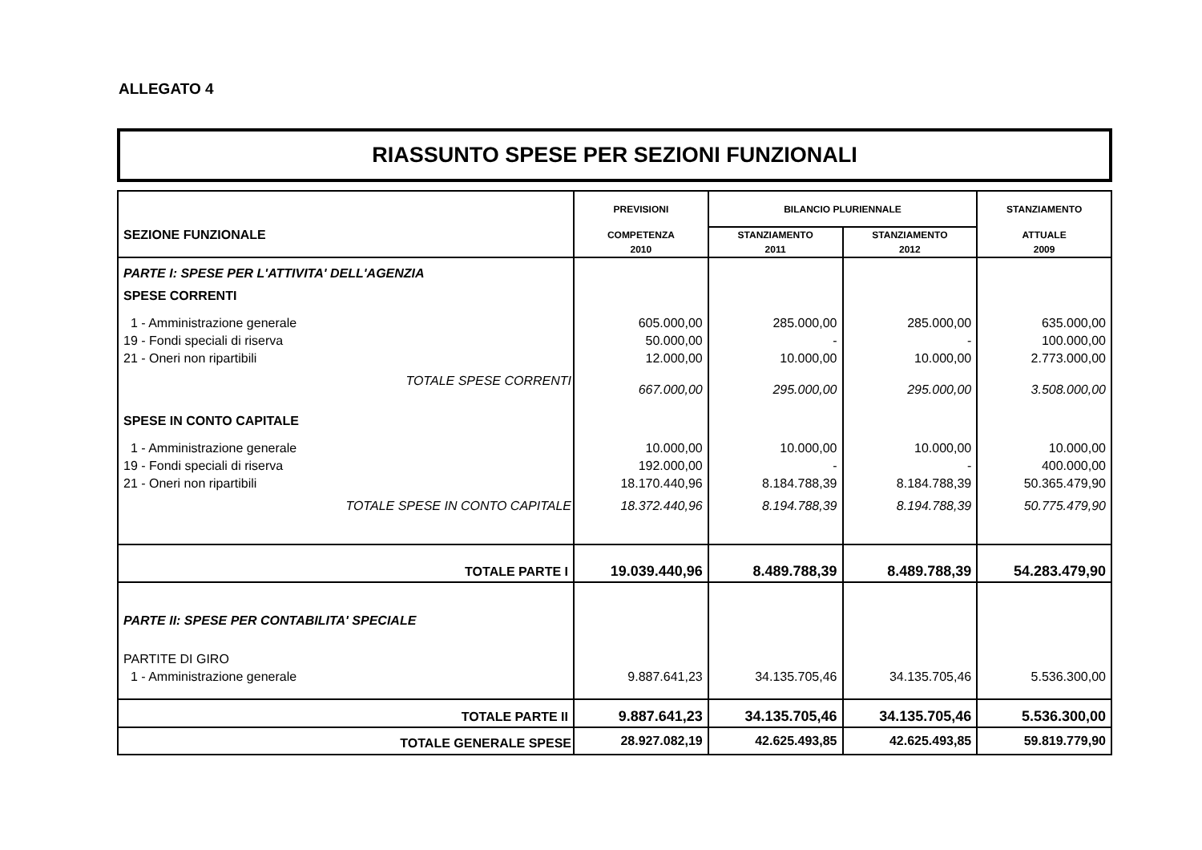ALLEGATO 4
RIASSUNTO SPESE PER SEZIONI FUNZIONALI
| SEZIONE FUNZIONALE | PREVISIONI | BILANCIO PLURIENNALE | | STANZIAMENTO |
| --- | --- | --- | --- | --- |
| | COMPETENZA | STANZIAMENTO | STANZIAMENTO | ATTUALE |
| | 2010 | 2011 | 2012 | 2009 |
| PARTE I: SPESE PER L'ATTIVITA' DELL'AGENZIA | | | | |
| SPESE CORRENTI | | | | |
| 1 - Amministrazione generale | 605.000,00 | 285.000,00 | 285.000,00 | 635.000,00 |
| 19 - Fondi speciali di riserva | 50.000,00 | - | - | 100.000,00 |
| 21 - Oneri non ripartibili | 12.000,00 | 10.000,00 | 10.000,00 | 2.773.000,00 |
| TOTALE SPESE CORRENTI | 667.000,00 | 295.000,00 | 295.000,00 | 3.508.000,00 |
| SPESE IN CONTO CAPITALE | | | | |
| 1 - Amministrazione generale | 10.000,00 | 10.000,00 | 10.000,00 | 10.000,00 |
| 19 - Fondi speciali di riserva | 192.000,00 | - | - | 400.000,00 |
| 21 - Oneri non ripartibili | 18.170.440,96 | 8.184.788,39 | 8.184.788,39 | 50.365.479,90 |
| TOTALE SPESE IN CONTO CAPITALE | 18.372.440,96 | 8.194.788,39 | 8.194.788,39 | 50.775.479,90 |
| TOTALE PARTE I | 19.039.440,96 | 8.489.788,39 | 8.489.788,39 | 54.283.479,90 |
| PARTE II: SPESE PER CONTABILITA' SPECIALE | | | | |
| PARTITE DI GIRO | | | | |
| 1 - Amministrazione generale | 9.887.641,23 | 34.135.705,46 | 34.135.705,46 | 5.536.300,00 |
| TOTALE PARTE II | 9.887.641,23 | 34.135.705,46 | 34.135.705,46 | 5.536.300,00 |
| TOTALE GENERALE SPESE | 28.927.082,19 | 42.625.493,85 | 42.625.493,85 | 59.819.779,90 |